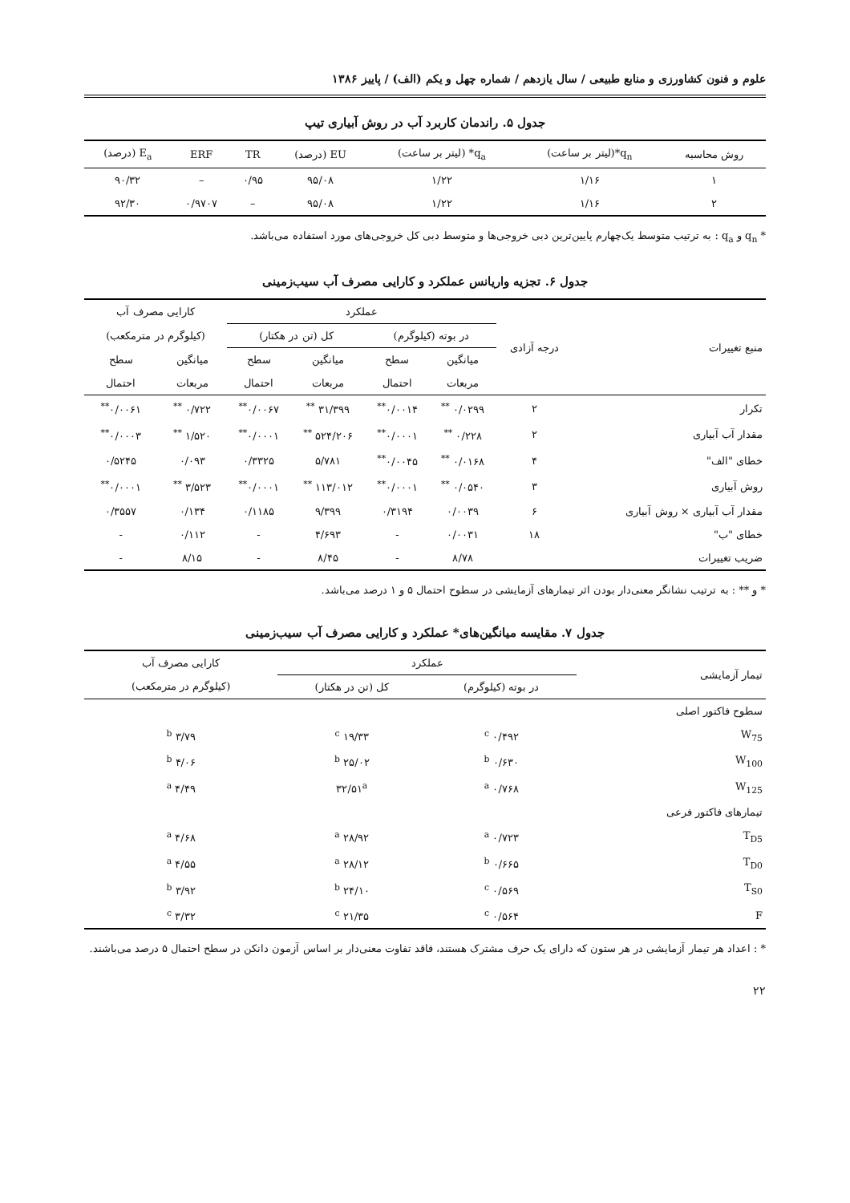علوم و فنون کشاورزی و منابع طبیعی / سال یازدهم / شماره چهل و یکم (الف) / پاییز ۱۳۸۶
جدول ۵. راندمان کاربرد آب در روش آبیاری تیپ
| روش محاسبه | q<sub>n</sub>*(لیتر بر ساعت) | q<sub>a</sub>* (لیتر بر ساعت) | EU (درصد) | TR | ERF | E<sub>a</sub> (درصد) |
| --- | --- | --- | --- | --- | --- | --- |
| ۱ | ۱/۱۶ | ۱/۲۲ | ۹۵/۰۸ | ۰/۹۵ | – | ۹۰/۳۲ |
| ۲ | ۱/۱۶ | ۱/۲۲ | ۹۵/۰۸ | – | ۰/۹۷۰۷ | ۹۲/۳۰ |
* q<sub>n</sub> و q<sub>a</sub> : به ترتیب متوسط یک‌چهارم پایین‌ترین دبی خروجی‌ها و متوسط دبی کل خروجی‌های مورد استفاده می‌باشد.
جدول ۶. تجزیه واریانس عملکرد و کارایی مصرف آب سیب‌زمینی
| منبع تغییرات | درجه آزادی | عملکرد | | | | کارایی مصرف آب | |
| --- | --- | --- | --- | --- | --- | --- | --- |
| | | در بوته (کیلوگرم) | | کل (تن در هکتار) | | (کیلوگرم در مترمکعب) | |
| | | میانگین | سطح | میانگین | سطح | میانگین | سطح |
| | | مربعات | احتمال | مربعات | احتمال | مربعات | احتمال |
| تکرار | ۲ | ۰/۰۲۹۹ <sup>**</sup> | ۰/۰۰۱۴<sup>**</sup> | ۳۱/۳۹۹ <sup>**</sup> | ۰/۰۰۶۷<sup>**</sup> | ۰/۷۲۲ <sup>**</sup> | ۰/۰۰۶۱<sup>**</sup> |
| مقدار آب آبیاری | ۲ | ۰/۲۲۸ <sup>**</sup> | ۰/۰۰۰۱<sup>**</sup> | ۵۲۴/۲۰۶ <sup>**</sup> | ۰/۰۰۰۱<sup>**</sup> | ۱/۵۲۰ <sup>**</sup> | ۰/۰۰۰۳<sup>**</sup> |
| خطای "الف" | ۴ | ۰/۰۱۶۸ <sup>**</sup> | ۰/۰۰۴۵<sup>**</sup> | ۵/۷۸۱ | ۰/۳۳۲۵ | ۰/۰۹۳ | ۰/۵۲۴۵ |
| روش آبیاری | ۳ | ۰/۰۵۴۰ <sup>**</sup> | ۰/۰۰۰۱<sup>**</sup> | ۱۱۳/۰۱۲ <sup>**</sup> | ۰/۰۰۰۱<sup>**</sup> | ۳/۵۲۳ <sup>**</sup> | ۰/۰۰۰۱<sup>**</sup> |
| مقدار آب آبیاری × روش آبیاری | ۶ | ۰/۰۰۳۹ | ۰/۳۱۹۴ | ۹/۳۹۹ | ۰/۱۱۸۵ | ۰/۱۳۴ | ۰/۳۵۵۷ |
| خطای "ب" | ۱۸ | ۰/۰۰۳۱ | - | ۴/۶۹۳ | - | ۰/۱۱۲ | - |
| ضریب تغییرات | | ۸/۷۸ | - | ۸/۴۵ | - | ۸/۱۵ | - |
* و ** : به ترتیب نشانگر معنی‌دار بودن اثر تیمارهای آزمایشی در سطوح احتمال ۵ و ۱ درصد می‌باشد.
جدول ۷. مقایسه میانگین‌های* عملکرد و کارایی مصرف آب سیب‌زمینی
| تیمار آزمایشی | عملکرد | | کارایی مصرف آب |
| --- | --- | --- | --- |
| | در بوته (کیلوگرم) | کل (تن در هکتار) | (کیلوگرم در مترمکعب) |
| سطوح فاکتور اصلی | | | |
| W<sub>75</sub> | ۰/۴۹۲ <sup>c</sup> | ۱۹/۳۳ <sup>c</sup> | ۳/۷۹ <sup>b</sup> |
| W<sub>100</sub> | ۰/۶۳۰ <sup>b</sup> | ۲۵/۰۲ <sup>b</sup> | ۴/۰۶ <sup>b</sup> |
| W<sub>125</sub> | ۰/۷۶۸ <sup>a</sup> | ۳۲/۵۱<sup>a</sup> | ۴/۴۹ <sup>a</sup> |
| تیمارهای فاکتور فرعی | | | |
| T<sub>D5</sub> | ۰/۷۲۳ <sup>a</sup> | ۲۸/۹۲ <sup>a</sup> | ۴/۶۸ <sup>a</sup> |
| T<sub>D0</sub> | ۰/۶۶۵ <sup>b</sup> | ۲۸/۱۲ <sup>a</sup> | ۴/۵۵ <sup>a</sup> |
| T<sub>S0</sub> | ۰/۵۶۹ <sup>c</sup> | ۲۴/۱۰ <sup>b</sup> | ۳/۹۲ <sup>b</sup> |
| F | ۰/۵۶۴ <sup>c</sup> | ۲۱/۳۵ <sup>c</sup> | ۳/۳۲ <sup>c</sup> |
* : اعداد هر تیمار آزمایشی در هر ستون که دارای یک حرف مشترک هستند، فاقد تفاوت معنی‌دار بر اساس آزمون دانکن در سطح احتمال ۵ درصد می‌باشند.
۲۲